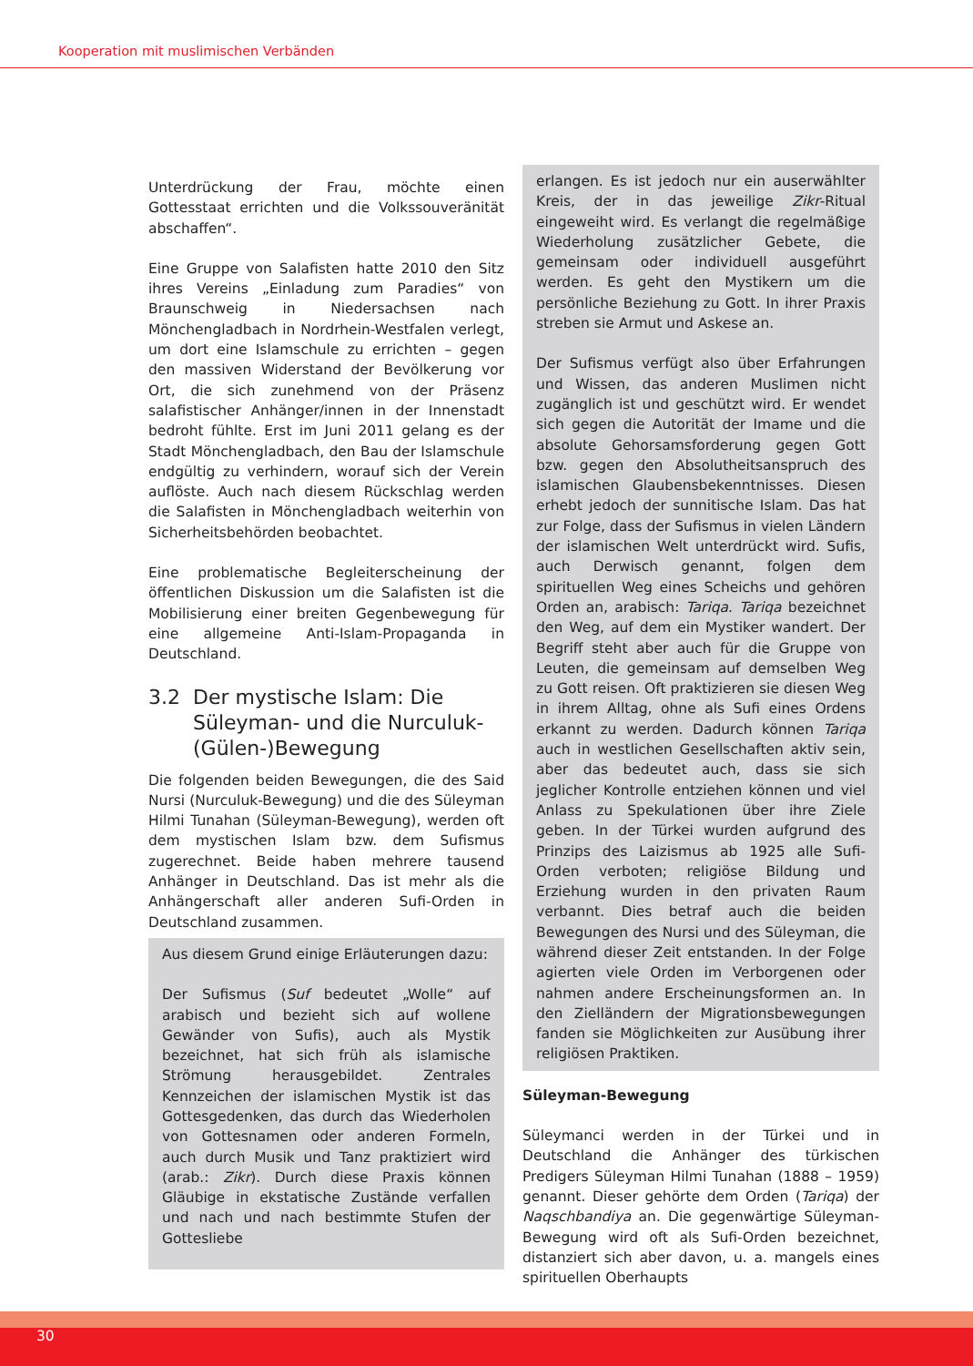Kooperation mit muslimischen Verbänden
Unterdrückung der Frau, möchte einen Gottesstaat errichten und die Volkssouveränität abschaffen“.
Eine Gruppe von Salafisten hatte 2010 den Sitz ihres Vereins „Einladung zum Paradies“ von Braunschweig in Niedersachsen nach Mönchengladbach in Nordrhein-Westfalen verlegt, um dort eine Islamschule zu errichten – gegen den massiven Widerstand der Bevölkerung vor Ort, die sich zunehmend von der Präsenz salafistischer Anhänger/innen in der Innenstadt bedroht fühlte. Erst im Juni 2011 gelang es der Stadt Mönchengladbach, den Bau der Islamschule endgültig zu verhindern, worauf sich der Verein auflöste. Auch nach diesem Rückschlag werden die Salafisten in Mönchengladbach weiterhin von Sicherheitsbehörden beobachtet.
Eine problematische Begleiterscheinung der öffentlichen Diskussion um die Salafisten ist die Mobilisierung einer breiten Gegenbewegung für eine allgemeine Anti-Islam-Propaganda in Deutschland.
3.2 Der mystische Islam: Die Süleyman- und die Nurculuk-(Gülen-)Bewegung
Die folgenden beiden Bewegungen, die des Said Nursi (Nurculuk-Bewegung) und die des Süleyman Hilmi Tunahan (Süleyman-Bewegung), werden oft dem mystischen Islam bzw. dem Sufismus zugerechnet. Beide haben mehrere tausend Anhänger in Deutschland. Das ist mehr als die Anhängerschaft aller anderen Sufi-Orden in Deutschland zusammen.
Aus diesem Grund einige Erläuterungen dazu:
Der Sufismus (Suf bedeutet „Wolle“ auf arabisch und bezieht sich auf wollene Gewänder von Sufis), auch als Mystik bezeichnet, hat sich früh als islamische Strömung herausgebildet. Zentrales Kennzeichen der islamischen Mystik ist das Gottesgedenken, das durch das Wiederholen von Gottesnamen oder anderen Formeln, auch durch Musik und Tanz praktiziert wird (arab.: Zikr). Durch diese Praxis können Gläubige in ekstatische Zustände verfallen und nach und nach bestimmte Stufen der Gottesliebe
erlangen. Es ist jedoch nur ein auserwählter Kreis, der in das jeweilige Zikr-Ritual eingeweiht wird. Es verlangt die regelmäßige Wiederholung zusätzlicher Gebete, die gemeinsam oder individuell ausgeführt werden. Es geht den Mystikern um die persönliche Beziehung zu Gott. In ihrer Praxis streben sie Armut und Askese an.
Der Sufismus verfügt also über Erfahrungen und Wissen, das anderen Muslimen nicht zugänglich ist und geschützt wird. Er wendet sich gegen die Autorität der Imame und die absolute Gehorsamsforderung gegen Gott bzw. gegen den Absolutheitsanspruch des islamischen Glaubensbekenntnisses. Diesen erhebt jedoch der sunnitische Islam. Das hat zur Folge, dass der Sufismus in vielen Ländern der islamischen Welt unterdrückt wird. Sufis, auch Derwisch genannt, folgen dem spirituellen Weg eines Scheichs und gehören Orden an, arabisch: Tariqa. Tariqa bezeichnet den Weg, auf dem ein Mystiker wandert. Der Begriff steht aber auch für die Gruppe von Leuten, die gemeinsam auf demselben Weg zu Gott reisen. Oft praktizieren sie diesen Weg in ihrem Alltag, ohne als Sufi eines Ordens erkannt zu werden. Dadurch können Tariqa auch in westlichen Gesellschaften aktiv sein, aber das bedeutet auch, dass sie sich jeglicher Kontrolle entziehen können und viel Anlass zu Spekulationen über ihre Ziele geben. In der Türkei wurden aufgrund des Prinzips des Laizismus ab 1925 alle Sufi-Orden verboten; religiöse Bildung und Erziehung wurden in den privaten Raum verbannt. Dies betraf auch die beiden Bewegungen des Nursi und des Süleyman, die während dieser Zeit entstanden. In der Folge agierten viele Orden im Verborgenen oder nahmen andere Erscheinungsformen an. In den Zielländern der Migrationsbewegungen fanden sie Möglichkeiten zur Ausübung ihrer religiösen Praktiken.
Süleyman-Bewegung
Süleymanci werden in der Türkei und in Deutschland die Anhänger des türkischen Predigers Süleyman Hilmi Tunahan (1888 – 1959) genannt. Dieser gehörte dem Orden (Tariqa) der Naqschbandiya an. Die gegenwärtige Süleyman-Bewegung wird oft als Sufi-Orden bezeichnet, distanziert sich aber davon, u. a. mangels eines spirituellen Oberhaupts
30